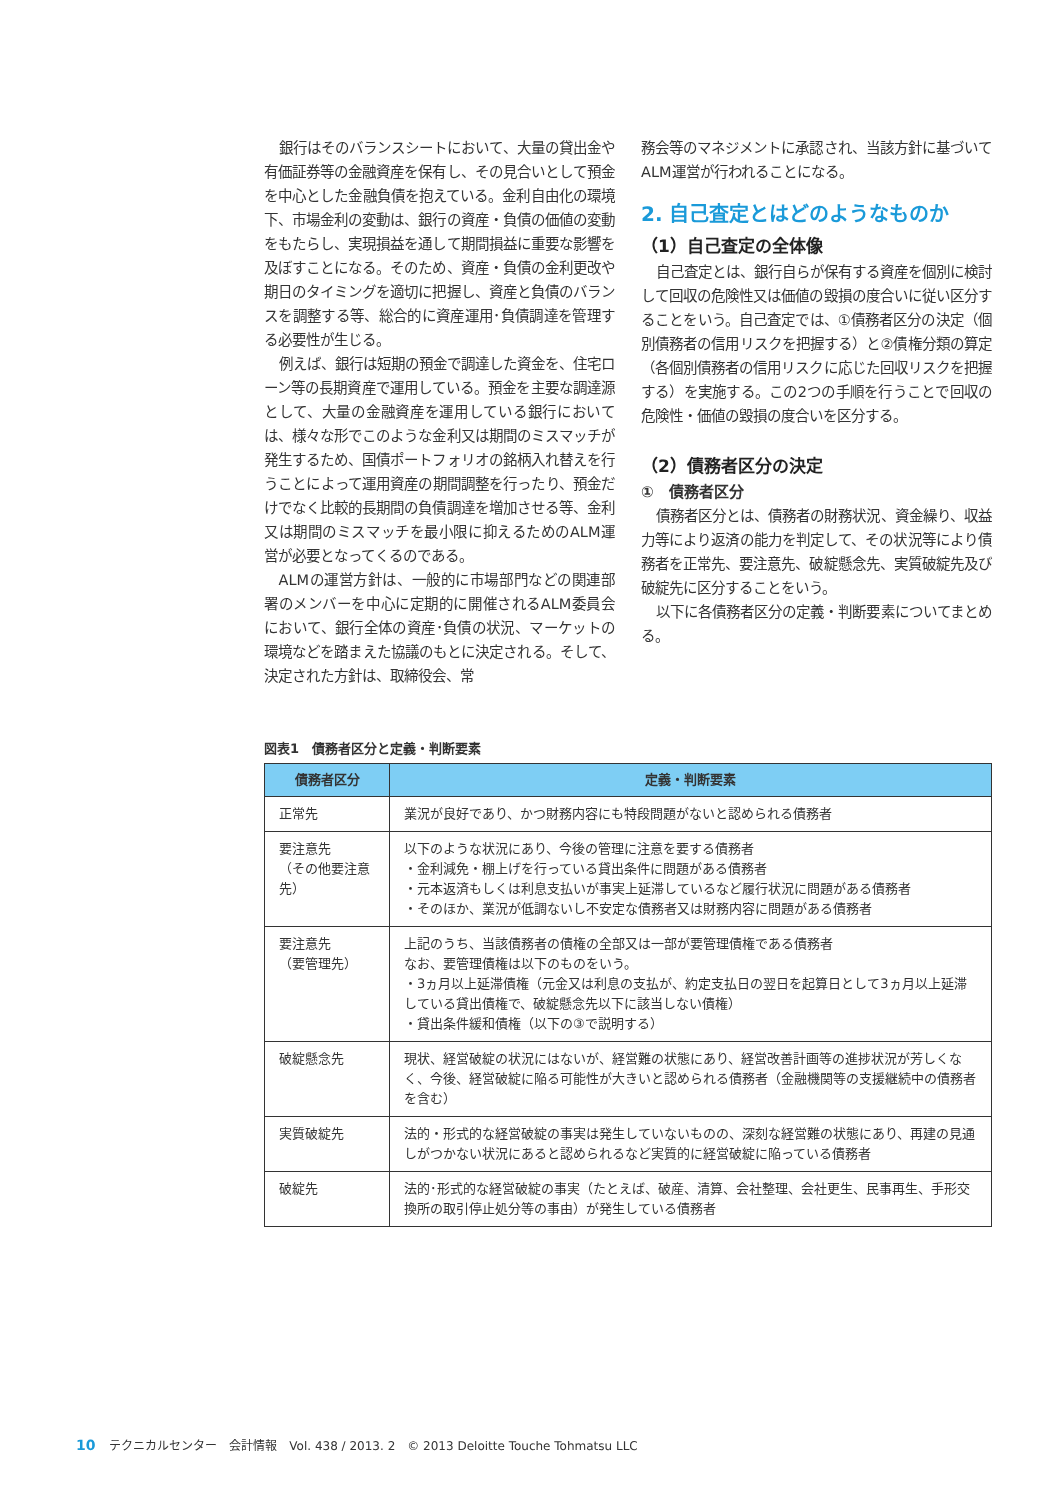銀行はそのバランスシートにおいて、大量の貸出金や有価証券等の金融資産を保有し、その見合いとして預金を中心とした金融負債を抱えている。金利自由化の環境下、市場金利の変動は、銀行の資産・負債の価値の変動をもたらし、実現損益を通して期間損益に重要な影響を及ぼすことになる。そのため、資産・負債の金利更改や期日のタイミングを適切に把握し、資産と負債のバランスを調整する等、総合的に資産運用･負債調達を管理する必要性が生じる。
例えば、銀行は短期の預金で調達した資金を、住宅ローン等の長期資産で運用している。預金を主要な調達源として、大量の金融資産を運用している銀行においては、様々な形でこのような金利又は期間のミスマッチが発生するため、国債ポートフォリオの銘柄入れ替えを行うことによって運用資産の期間調整を行ったり、預金だけでなく比較的長期間の負債調達を増加させる等、金利又は期間のミスマッチを最小限に抑えるためのALM運営が必要となってくるのである。
ALMの運営方針は、一般的に市場部門などの関連部署のメンバーを中心に定期的に開催されるALM委員会において、銀行全体の資産･負債の状況、マーケットの環境などを踏まえた協議のもとに決定される。そして、決定された方針は、取締役会、常
務会等のマネジメントに承認され、当該方針に基づいてALM運営が行われることになる。
2. 自己査定とはどのようなものか
（1）自己査定の全体像
自己査定とは、銀行自らが保有する資産を個別に検討して回収の危険性又は価値の毀損の度合いに従い区分することをいう。自己査定では、①債務者区分の決定（個別債務者の信用リスクを把握する）と②債権分類の算定（各個別債務者の信用リスクに応じた回収リスクを把握する）を実施する。この2つの手順を行うことで回収の危険性・価値の毀損の度合いを区分する。
（2）債務者区分の決定
①　債務者区分
債務者区分とは、債務者の財務状況、資金繰り、収益力等により返済の能力を判定して、その状況等により債務者を正常先、要注意先、破綻懸念先、実質破綻先及び破綻先に区分することをいう。
以下に各債務者区分の定義・判断要素についてまとめる。
図表1　債務者区分と定義・判断要素
| 債務者区分 | 定義・判断要素 |
| --- | --- |
| 正常先 | 業況が良好であり、かつ財務内容にも特段問題がないと認められる債務者 |
| 要注意先 （その他要注意先） | 以下のような状況にあり、今後の管理に注意を要する債務者 ・金利減免・棚上げを行っている貸出条件に問題がある債務者 ・元本返済もしくは利息支払いが事実上延滞しているなど履行状況に問題がある債務者 ・そのほか、業況が低調ないし不安定な債務者又は財務内容に問題がある債務者 |
| 要注意先 （要管理先） | 上記のうち、当該債務者の債権の全部又は一部が要管理債権である債務者 なお、要管理債権は以下のものをいう。 ・3ヵ月以上延滞債権（元金又は利息の支払が、約定支払日の翌日を起算日として3ヵ月以上延滞している貸出債権で、破綻懸念先以下に該当しない債権） ・貸出条件緩和債権（以下の③で説明する） |
| 破綻懸念先 | 現状、経営破綻の状況にはないが、経営難の状態にあり、経営改善計画等の進捗状況が芳しくなく、今後、経営破綻に陥る可能性が大きいと認められる債務者（金融機関等の支援継続中の債務者を含む） |
| 実質破綻先 | 法的・形式的な経営破綻の事実は発生していないものの、深刻な経営難の状態にあり、再建の見通しがつかない状況にあると認められるなど実質的に経営破綻に陥っている債務者 |
| 破綻先 | 法的･形式的な経営破綻の事実（たとえば、破産、清算、会社整理、会社更生、民事再生、手形交換所の取引停止処分等の事由）が発生している債務者 |
10 テクニカルセンター　会計情報　Vol. 438 / 2013. 2　© 2013 Deloitte Touche Tohmatsu LLC